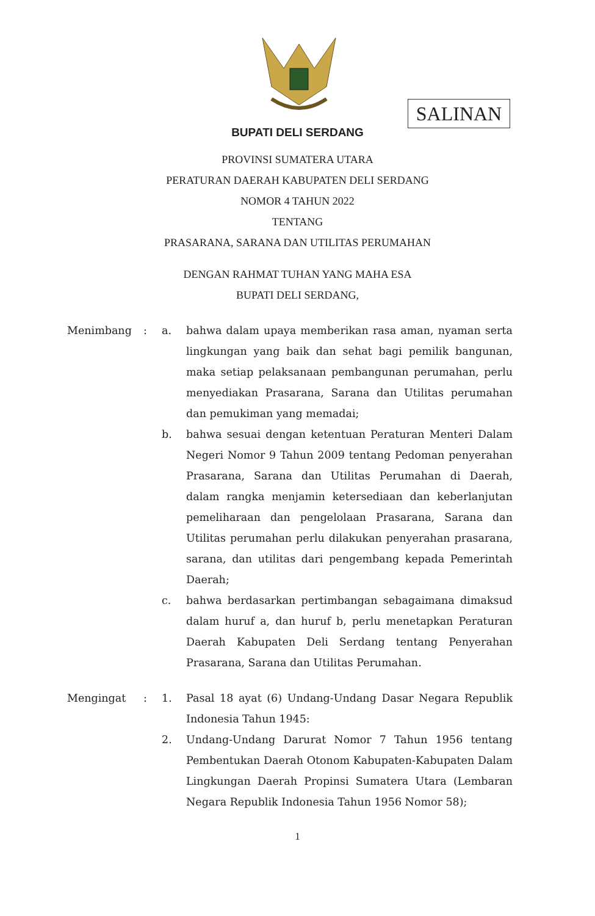SALINAN
BUPATI DELI SERDANG
PROVINSI SUMATERA UTARA
PERATURAN DAERAH KABUPATEN DELI SERDANG
NOMOR 4 TAHUN 2022
TENTANG
PRASARANA, SARANA DAN UTILITAS PERUMAHAN
DENGAN RAHMAT TUHAN YANG MAHA ESA
BUPATI DELI SERDANG,
| Menimbang | : | a. | bahwa dalam upaya memberikan rasa aman, nyaman serta lingkungan yang baik dan sehat bagi pemilik bangunan, maka setiap pelaksanaan pembangunan perumahan, perlu menyediakan Prasarana, Sarana dan Utilitas perumahan dan pemukiman yang memadai; |
| | | b. | bahwa sesuai dengan ketentuan Peraturan Menteri Dalam Negeri Nomor 9 Tahun 2009 tentang Pedoman penyerahan Prasarana, Sarana dan Utilitas Perumahan di Daerah, dalam rangka menjamin ketersediaan dan keberlanjutan pemeliharaan dan pengelolaan Prasarana, Sarana dan Utilitas perumahan perlu dilakukan penyerahan prasarana, sarana, dan utilitas dari pengembang kepada Pemerintah Daerah; |
| | | c. | bahwa berdasarkan pertimbangan sebagaimana dimaksud dalam huruf a, dan huruf b, perlu menetapkan Peraturan Daerah Kabupaten Deli Serdang tentang Penyerahan Prasarana, Sarana dan Utilitas Perumahan. |
| Mengingat | : | 1. | Pasal 18 ayat (6) Undang-Undang Dasar Negara Republik Indonesia Tahun 1945: |
| | | 2. | Undang-Undang Darurat Nomor 7 Tahun 1956 tentang Pembentukan Daerah Otonom Kabupaten-Kabupaten Dalam Lingkungan Daerah Propinsi Sumatera Utara (Lembaran Negara Republik Indonesia Tahun 1956 Nomor 58); |
1